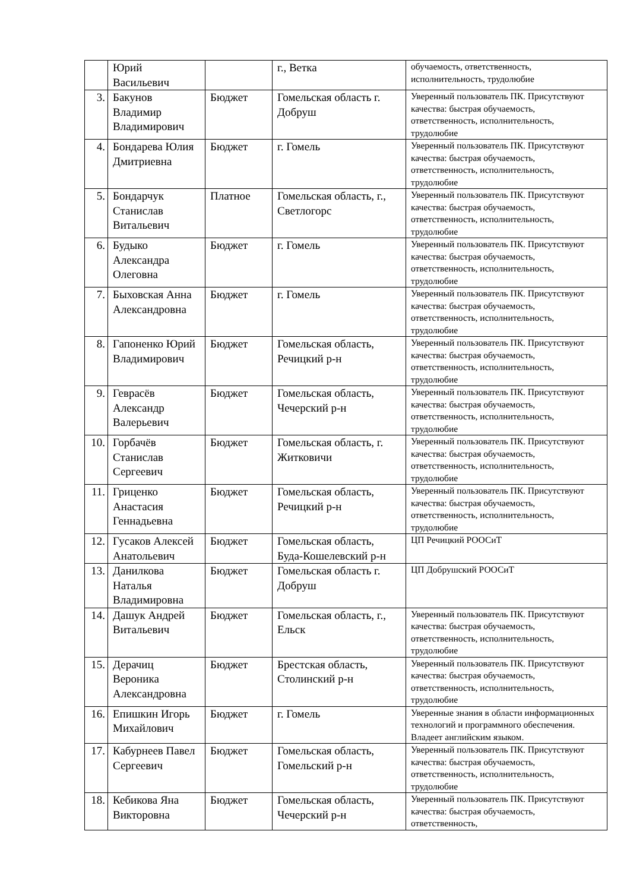| | Юрий Васильевич | | г., Ветка | обучаемость, ответственность, исполнительность, трудолюбие |
| 3. | Бакунов Владимир Владимирович | Бюджет | Гомельская область г. Добруш | Уверенный пользователь ПК. Присутствуют качества: быстрая обучаемость, ответственность, исполнительность, трудолюбие |
| 4. | Бондарева Юлия Дмитриевна | Бюджет | г. Гомель | Уверенный пользователь ПК. Присутствуют качества: быстрая обучаемость, ответственность, исполнительность, трудолюбие |
| 5. | Бондарчук Станислав Витальевич | Платное | Гомельская область, г., Светлогорс | Уверенный пользователь ПК. Присутствуют качества: быстрая обучаемость, ответственность, исполнительность, трудолюбие |
| 6. | Будыко Александра Олеговна | Бюджет | г. Гомель | Уверенный пользователь ПК. Присутствуют качества: быстрая обучаемость, ответственность, исполнительность, трудолюбие |
| 7. | Быховская Анна Александровна | Бюджет | г. Гомель | Уверенный пользователь ПК. Присутствуют качества: быстрая обучаемость, ответственность, исполнительность, трудолюбие |
| 8. | Гапоненко Юрий Владимирович | Бюджет | Гомельская область, Речицкий р-н | Уверенный пользователь ПК. Присутствуют качества: быстрая обучаемость, ответственность, исполнительность, трудолюбие |
| 9. | Геврасёв Александр Валерьевич | Бюджет | Гомельская область, Чечерский р-н | Уверенный пользователь ПК. Присутствуют качества: быстрая обучаемость, ответственность, исполнительность, трудолюбие |
| 10. | Горбачёв Станислав Сергеевич | Бюджет | Гомельская область, г. Житковичи | Уверенный пользователь ПК. Присутствуют качества: быстрая обучаемость, ответственность, исполнительность, трудолюбие |
| 11. | Гриценко Анастасия Геннадьевна | Бюджет | Гомельская область, Речицкий р-н | Уверенный пользователь ПК. Присутствуют качества: быстрая обучаемость, ответственность, исполнительность, трудолюбие |
| 12. | Гусаков Алексей Анатольевич | Бюджет | Гомельская область, Буда-Кошелевский р-н | ЦП Речицкий РООСиТ |
| 13. | Данилкова Наталья Владимировна | Бюджет | Гомельская область г. Добруш | ЦП Добрушский РООСиТ |
| 14. | Дашук Андрей Витальевич | Бюджет | Гомельская область, г., Ельск | Уверенный пользователь ПК. Присутствуют качества: быстрая обучаемость, ответственность, исполнительность, трудолюбие |
| 15. | Дерачиц Вероника Александровна | Бюджет | Брестская область, Столинский р-н | Уверенный пользователь ПК. Присутствуют качества: быстрая обучаемость, ответственность, исполнительность, трудолюбие |
| 16. | Епишкин Игорь Михайлович | Бюджет | г. Гомель | Уверенные знания в области информационных технологий и программного обеспечения. Владеет английским языком. |
| 17. | Кабурнеев Павел Сергеевич | Бюджет | Гомельская область, Гомельский р-н | Уверенный пользователь ПК. Присутствуют качества: быстрая обучаемость, ответственность, исполнительность, трудолюбие |
| 18. | Кебикова Яна Викторовна | Бюджет | Гомельская область, Чечерский р-н | Уверенный пользователь ПК. Присутствуют качества: быстрая обучаемость, ответственность, |